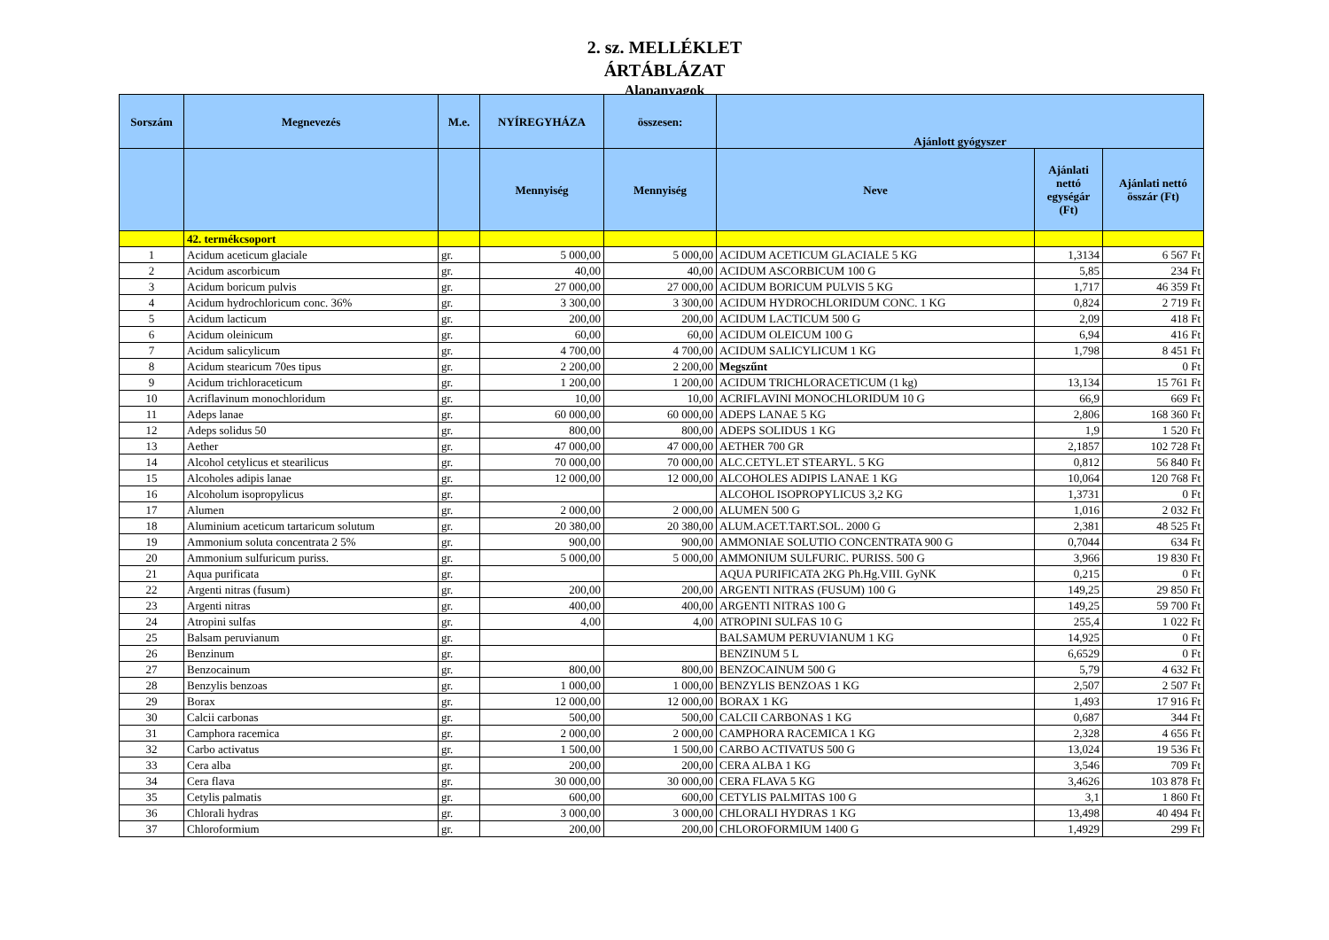2. sz. MELLÉKLET
ÁRTÁBLÁZAT
Alapanyagok
| Sorszám | Megnevezés | M.e. | NYÍREGYHÁZA | összesen: | Ajánlott gyógyszer | | |
| --- | --- | --- | --- | --- | --- | --- | --- |
| | | | Mennyiség | Mennyiség | Neve | Ajánlati nettó egységár (Ft) | Ajánlati nettó összár (Ft) |
| | 42. termékcsoport | | | | | | |
| 1 | Acidum aceticum glaciale | gr. | 5 000,00 | 5 000,00 | ACIDUM ACETICUM GLACIALE 5 KG | 1,3134 | 6 567 Ft |
| 2 | Acidum ascorbicum | gr. | 40,00 | 40,00 | ACIDUM ASCORBICUM 100 G | 5,85 | 234 Ft |
| 3 | Acidum boricum pulvis | gr. | 27 000,00 | 27 000,00 | ACIDUM BORICUM PULVIS 5 KG | 1,717 | 46 359 Ft |
| 4 | Acidum hydrochloricum conc. 36% | gr. | 3 300,00 | 3 300,00 | ACIDUM HYDROCHLORIDUM CONC. 1 KG | 0,824 | 2 719 Ft |
| 5 | Acidum lacticum | gr. | 200,00 | 200,00 | ACIDUM LACTICUM 500 G | 2,09 | 418 Ft |
| 6 | Acidum oleinicum | gr. | 60,00 | 60,00 | ACIDUM OLEICUM 100 G | 6,94 | 416 Ft |
| 7 | Acidum salicylicum | gr. | 4 700,00 | 4 700,00 | ACIDUM SALICYLICUM 1 KG | 1,798 | 8 451 Ft |
| 8 | Acidum stearicum 70es tipus | gr. | 2 200,00 | 2 200,00 | Megszűnt | | 0 Ft |
| 9 | Acidum trichloraceticum | gr. | 1 200,00 | 1 200,00 | ACIDUM TRICHLORACETICUM (1 kg) | 13,134 | 15 761 Ft |
| 10 | Acriflavinum monochloridum | gr. | 10,00 | 10,00 | ACRIFLAVINI MONOCHLORIDUM 10 G | 66,9 | 669 Ft |
| 11 | Adeps lanae | gr. | 60 000,00 | 60 000,00 | ADEPS LANAE 5 KG | 2,806 | 168 360 Ft |
| 12 | Adeps solidus 50 | gr. | 800,00 | 800,00 | ADEPS SOLIDUS 1 KG | 1,9 | 1 520 Ft |
| 13 | Aether | gr. | 47 000,00 | 47 000,00 | AETHER 700 GR | 2,1857 | 102 728 Ft |
| 14 | Alcohol cetylicus et stearilicus | gr. | 70 000,00 | 70 000,00 | ALC.CETYL.ET STEARYL. 5 KG | 0,812 | 56 840 Ft |
| 15 | Alcoholes adipis lanae | gr. | 12 000,00 | 12 000,00 | ALCOHOLES ADIPIS LANAE 1 KG | 10,064 | 120 768 Ft |
| 16 | Alcoholum isopropylicus | gr. | | | ALCOHOL ISOPROPYLICUS 3,2 KG | 1,3731 | 0 Ft |
| 17 | Alumen | gr. | 2 000,00 | 2 000,00 | ALUMEN 500 G | 1,016 | 2 032 Ft |
| 18 | Aluminium aceticum tartaricum solutum | gr. | 20 380,00 | 20 380,00 | ALUM.ACET.TART.SOL. 2000 G | 2,381 | 48 525 Ft |
| 19 | Ammonium soluta concentrata 2 5% | gr. | 900,00 | 900,00 | AMMONIAE SOLUTIO CONCENTRATA 900 G | 0,7044 | 634 Ft |
| 20 | Ammonium sulfuricum puriss. | gr. | 5 000,00 | 5 000,00 | AMMONIUM SULFURIC. PURISS. 500 G | 3,966 | 19 830 Ft |
| 21 | Aqua purificata | gr. | | | AQUA PURIFICATA 2KG Ph.Hg.VIII. GyNK | 0,215 | 0 Ft |
| 22 | Argenti nitras (fusum) | gr. | 200,00 | 200,00 | ARGENTI NITRAS (FUSUM) 100 G | 149,25 | 29 850 Ft |
| 23 | Argenti nitras | gr. | 400,00 | 400,00 | ARGENTI NITRAS 100 G | 149,25 | 59 700 Ft |
| 24 | Atropini sulfas | gr. | 4,00 | 4,00 | ATROPINI SULFAS 10 G | 255,4 | 1 022 Ft |
| 25 | Balsam peruvianum | gr. | | | BALSAMUM PERUVIANUM 1 KG | 14,925 | 0 Ft |
| 26 | Benzinum | gr. | | | BENZINUM 5 L | 6,6529 | 0 Ft |
| 27 | Benzocainum | gr. | 800,00 | 800,00 | BENZOCAINUM 500 G | 5,79 | 4 632 Ft |
| 28 | Benzylis benzoas | gr. | 1 000,00 | 1 000,00 | BENZYLIS BENZOAS 1 KG | 2,507 | 2 507 Ft |
| 29 | Borax | gr. | 12 000,00 | 12 000,00 | BORAX 1 KG | 1,493 | 17 916 Ft |
| 30 | Calcii carbonas | gr. | 500,00 | 500,00 | CALCII CARBONAS 1 KG | 0,687 | 344 Ft |
| 31 | Camphora racemica | gr. | 2 000,00 | 2 000,00 | CAMPHORA RACEMICA 1 KG | 2,328 | 4 656 Ft |
| 32 | Carbo activatus | gr. | 1 500,00 | 1 500,00 | CARBO ACTIVATUS 500 G | 13,024 | 19 536 Ft |
| 33 | Cera alba | gr. | 200,00 | 200,00 | CERA ALBA 1 KG | 3,546 | 709 Ft |
| 34 | Cera flava | gr. | 30 000,00 | 30 000,00 | CERA FLAVA 5 KG | 3,4626 | 103 878 Ft |
| 35 | Cetylis palmatis | gr. | 600,00 | 600,00 | CETYLIS PALMITAS 100 G | 3,1 | 1 860 Ft |
| 36 | Chlorali hydras | gr. | 3 000,00 | 3 000,00 | CHLORALI HYDRAS 1 KG | 13,498 | 40 494 Ft |
| 37 | Chloroformium | gr. | 200,00 | 200,00 | CHLOROFORMIUM 1400 G | 1,4929 | 299 Ft |